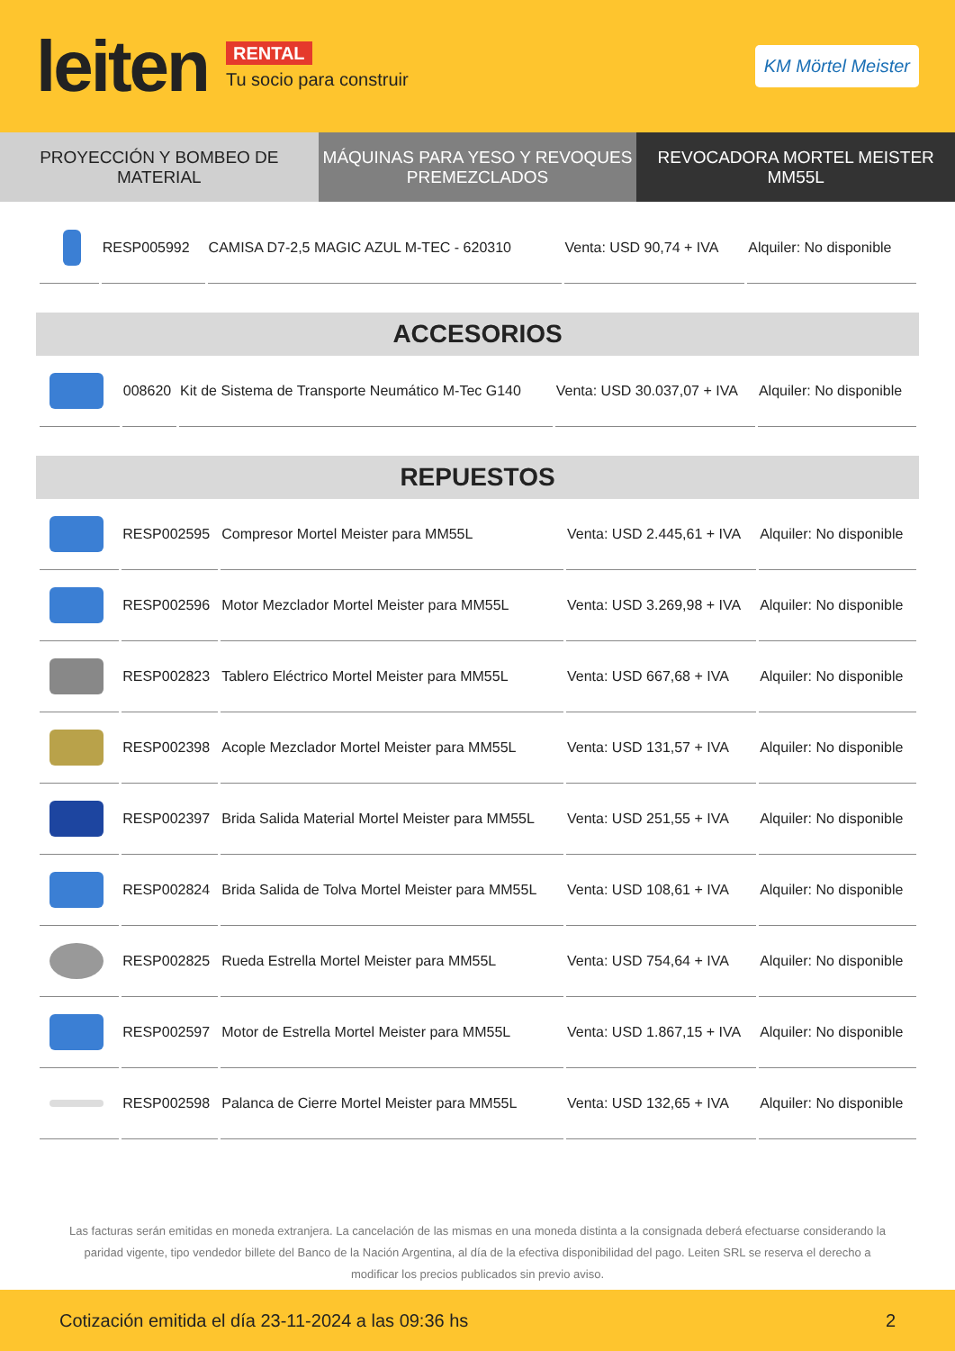leiten
RENTAL
Tu socio para construir
KM Mörtel Meister
PROYECCIÓN Y BOMBEO DE MATERIAL
MÁQUINAS PARA YESO Y REVOQUES PREMEZCLADOS
REVOCADORA MORTEL MEISTER MM55L
| | RESP005992 | CAMISA D7-2,5 MAGIC AZUL M-TEC - 620310 | Venta: USD 90,74 + IVA | Alquiler: No disponible |
ACCESORIOS
| | 008620 | Kit de Sistema de Transporte Neumático M-Tec G140 | Venta: USD 30.037,07 + IVA | Alquiler: No disponible |
REPUESTOS
| | RESP002595 | Compresor Mortel Meister para MM55L | Venta: USD 2.445,61 + IVA | Alquiler: No disponible |
| | RESP002596 | Motor Mezclador Mortel Meister para MM55L | Venta: USD 3.269,98 + IVA | Alquiler: No disponible |
| | RESP002823 | Tablero Eléctrico Mortel Meister para MM55L | Venta: USD 667,68 + IVA | Alquiler: No disponible |
| | RESP002398 | Acople Mezclador Mortel Meister para MM55L | Venta: USD 131,57 + IVA | Alquiler: No disponible |
| | RESP002397 | Brida Salida Material Mortel Meister para MM55L | Venta: USD 251,55 + IVA | Alquiler: No disponible |
| | RESP002824 | Brida Salida de Tolva Mortel Meister para MM55L | Venta: USD 108,61 + IVA | Alquiler: No disponible |
| | RESP002825 | Rueda Estrella Mortel Meister para MM55L | Venta: USD 754,64 + IVA | Alquiler: No disponible |
| | RESP002597 | Motor de Estrella Mortel Meister para MM55L | Venta: USD 1.867,15 + IVA | Alquiler: No disponible |
| | RESP002598 | Palanca de Cierre Mortel Meister para MM55L | Venta: USD 132,65 + IVA | Alquiler: No disponible |
Las facturas serán emitidas en moneda extranjera. La cancelación de las mismas en una moneda distinta a la consignada deberá efectuarse considerando la paridad vigente, tipo vendedor billete del Banco de la Nación Argentina, al día de la efectiva disponibilidad del pago. Leiten SRL se reserva el derecho a modificar los precios publicados sin previo aviso.
Cotización emitida el día 23-11-2024 a las 09:36 hs 2